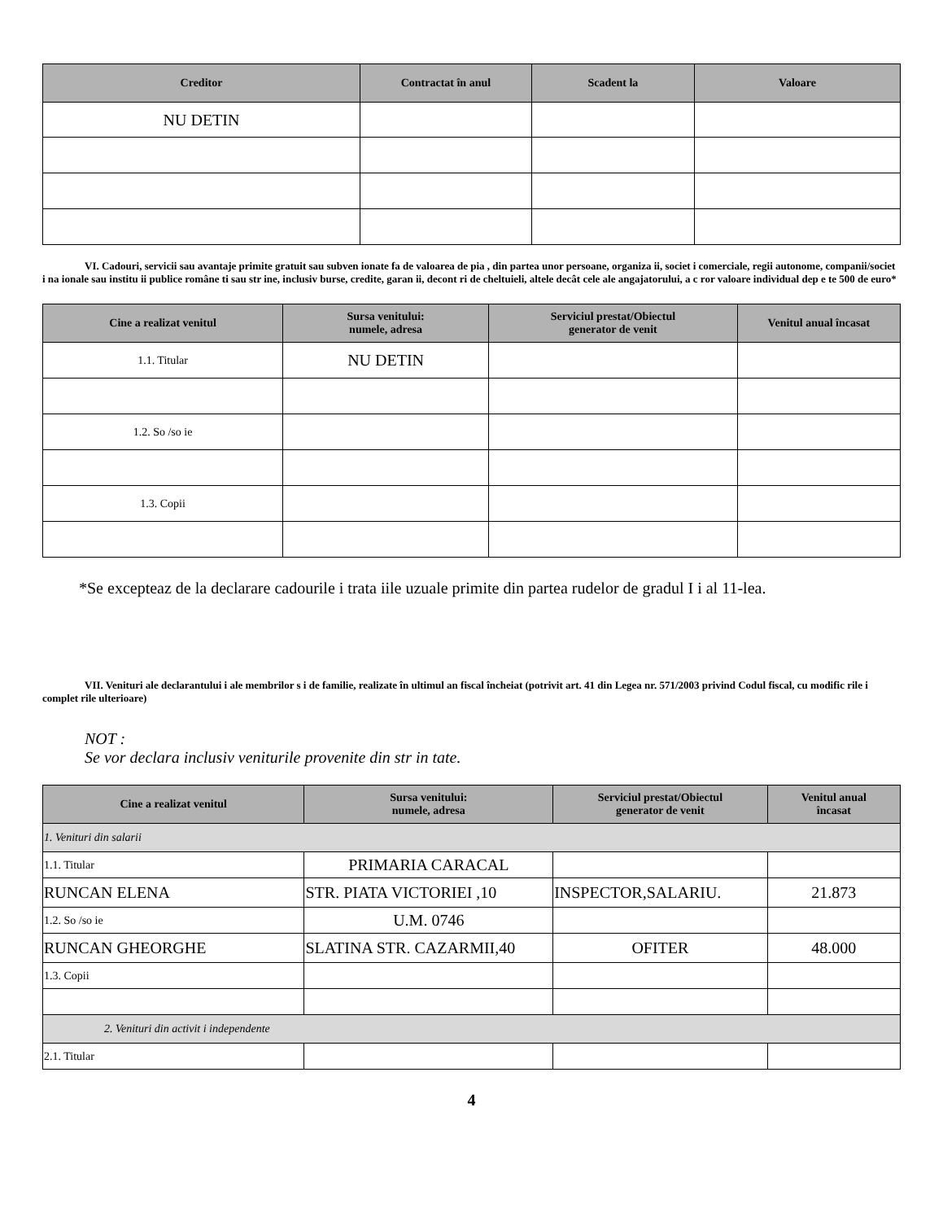| Creditor | Contractat în anul | Scadent la | Valoare |
| --- | --- | --- | --- |
| NU DETIN | | | |
VI. Cadouri, servicii sau avantaje primite gratuit sau subven ionate fa de valoarea de pia , din partea unor persoane, organiza ii, societ i comerciale, regii autonome, companii/societ i na ionale sau institu ii publice române ti sau str ine, inclusiv burse, credite, garan ii, decont ri de cheltuieli, altele decât cele ale angajatorului, a c ror valoare individual dep e te 500 de euro*
| Cine a realizat venitul | Sursa venitului: numele, adresa | Serviciul prestat/Obiectul generator de venit | Venitul anual încasat |
| --- | --- | --- | --- |
| 1.1. Titular | NU DETIN | | |
| 1.2. So /so ie | | | |
| 1.3. Copii | | | |
*Se excepteaz de la declarare cadourile i trata iile uzuale primite din partea rudelor de gradul I i al 11-lea.
VII. Venituri ale declarantului i ale membrilor s i de familie, realizate în ultimul an fiscal încheiat (potrivit art. 41 din Legea nr. 571/2003 privind Codul fiscal, cu modific rile i complet rile ulterioare)
NOT :
Se vor declara inclusiv veniturile provenite din str in tate.
| Cine a realizat venitul | Sursa venitului: numele, adresa | Serviciul prestat/Obiectul generator de venit | Venitul anual încasat |
| --- | --- | --- | --- |
| 1. Venituri din salarii | | | |
| 1.1. Titular | PRIMARIA CARACAL | | |
| RUNCAN ELENA | STR. PIATA VICTORIEI ,10 | INSPECTOR,SALARIU. | 21.873 |
| 1.2. So /so ie | U.M. 0746 | | |
| RUNCAN GHEORGHE | SLATINA STR. CAZARMII,40 | OFITER | 48.000 |
| 1.3. Copii | | | |
| 2. Venituri din activit i independente | | | |
| 2.1. Titular | | | |
4